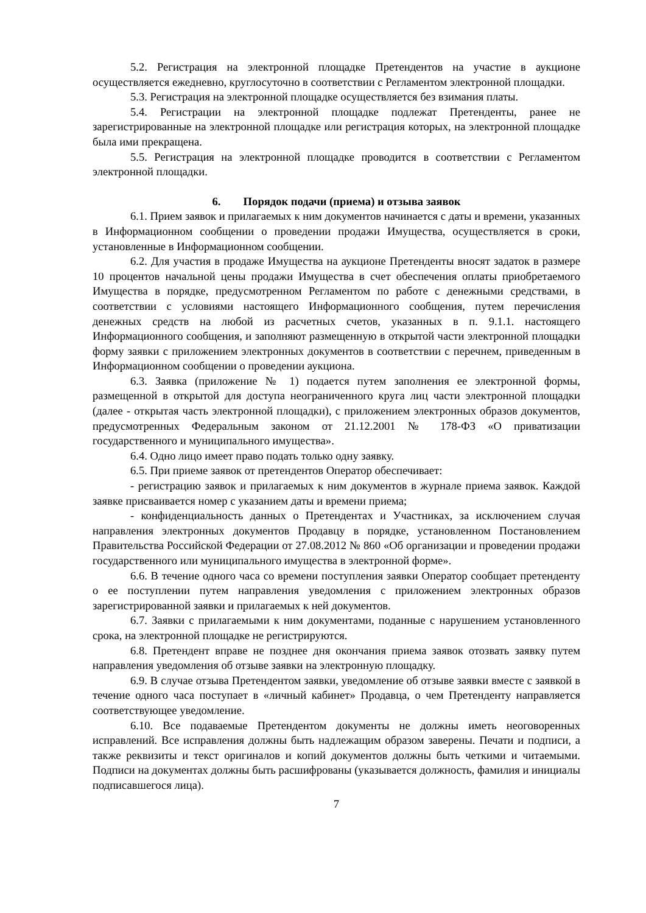5.2. Регистрация на электронной площадке Претендентов на участие в аукционе осуществляется ежедневно, круглосуточно в соответствии с Регламентом электронной площадки.
5.3. Регистрация на электронной площадке осуществляется без взимания платы.
5.4. Регистрации на электронной площадке подлежат Претенденты, ранее не зарегистрированные на электронной площадке или регистрация которых, на электронной площадке была ими прекращена.
5.5. Регистрация на электронной площадке проводится в соответствии с Регламентом электронной площадки.
6. Порядок подачи (приема) и отзыва заявок
6.1. Прием заявок и прилагаемых к ним документов начинается с даты и времени, указанных в Информационном сообщении о проведении продажи Имущества, осуществляется в сроки, установленные в Информационном сообщении.
6.2. Для участия в продаже Имущества на аукционе Претенденты вносят задаток в размере 10 процентов начальной цены продажи Имущества в счет обеспечения оплаты приобретаемого Имущества в порядке, предусмотренном Регламентом по работе с денежными средствами, в соответствии с условиями настоящего Информационного сообщения, путем перечисления денежных средств на любой из расчетных счетов, указанных в п. 9.1.1. настоящего Информационного сообщения, и заполняют размещенную в открытой части электронной площадки форму заявки с приложением электронных документов в соответствии с перечнем, приведенным в Информационном сообщении о проведении аукциона.
6.3. Заявка (приложение № 1) подается путем заполнения ее электронной формы, размещенной в открытой для доступа неограниченного круга лиц части электронной площадки (далее - открытая часть электронной площадки), с приложением электронных образов документов, предусмотренных Федеральным законом от 21.12.2001 № 178-ФЗ «О приватизации государственного и муниципального имущества».
6.4. Одно лицо имеет право подать только одну заявку.
6.5. При приеме заявок от претендентов Оператор обеспечивает:
- регистрацию заявок и прилагаемых к ним документов в журнале приема заявок. Каждой заявке присваивается номер с указанием даты и времени приема;
- конфиденциальность данных о Претендентах и Участниках, за исключением случая направления электронных документов Продавцу в порядке, установленном Постановлением Правительства Российской Федерации от 27.08.2012 № 860 «Об организации и проведении продажи государственного или муниципального имущества в электронной форме».
6.6. В течение одного часа со времени поступления заявки Оператор сообщает претенденту о ее поступлении путем направления уведомления с приложением электронных образов зарегистрированной заявки и прилагаемых к ней документов.
6.7. Заявки с прилагаемыми к ним документами, поданные с нарушением установленного срока, на электронной площадке не регистрируются.
6.8. Претендент вправе не позднее дня окончания приема заявок отозвать заявку путем направления уведомления об отзыве заявки на электронную площадку.
6.9. В случае отзыва Претендентом заявки, уведомление об отзыве заявки вместе с заявкой в течение одного часа поступает в «личный кабинет» Продавца, о чем Претенденту направляется соответствующее уведомление.
6.10. Все подаваемые Претендентом документы не должны иметь неоговоренных исправлений. Все исправления должны быть надлежащим образом заверены. Печати и подписи, а также реквизиты и текст оригиналов и копий документов должны быть четкими и читаемыми. Подписи на документах должны быть расшифрованы (указывается должность, фамилия и инициалы подписавшегося лица).
7